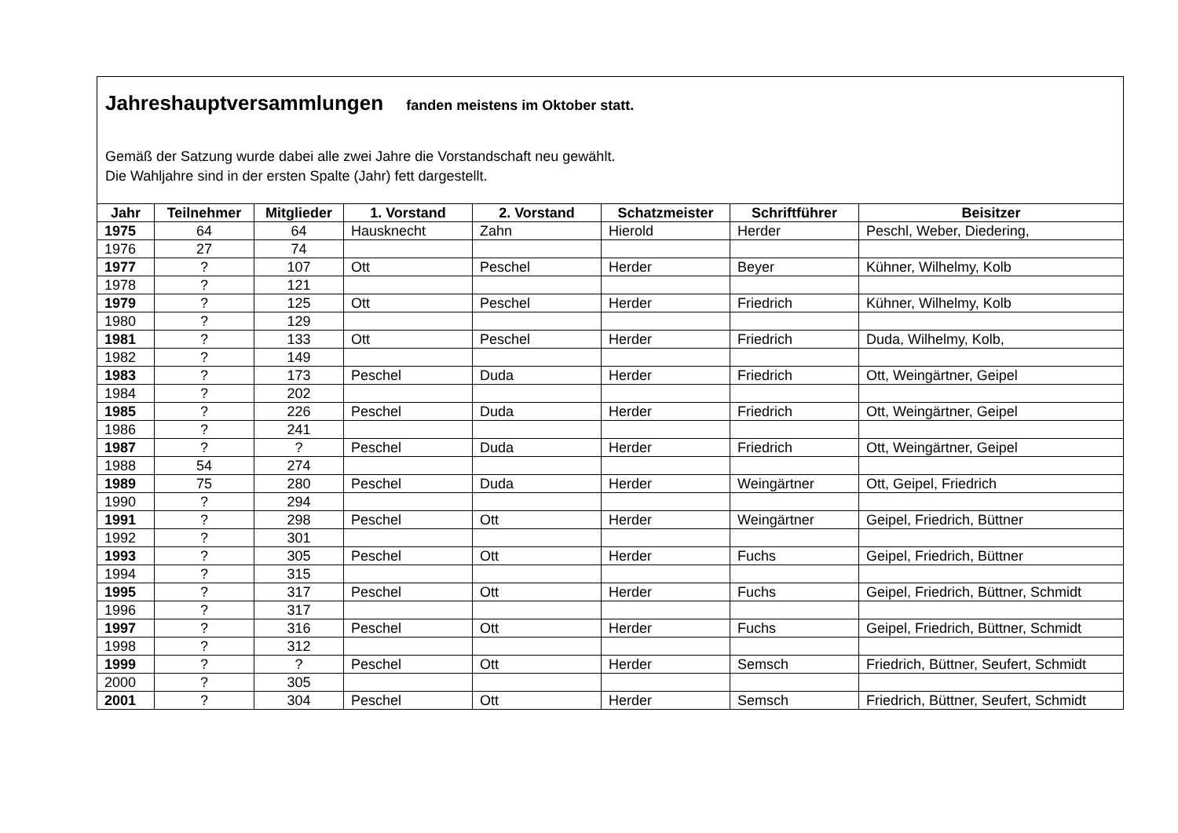Jahreshauptversammlungen fanden meistens im Oktober statt.
Gemäß der Satzung wurde dabei alle zwei Jahre die Vorstandschaft neu gewählt.
Die Wahljahre sind in der ersten Spalte (Jahr) fett dargestellt.
| Jahr | Teilnehmer | Mitglieder | 1. Vorstand | 2. Vorstand | Schatzmeister | Schriftführer | Beisitzer |
| --- | --- | --- | --- | --- | --- | --- | --- |
| 1975 | 64 | 64 | Hausknecht | Zahn | Hierold | Herder | Peschl, Weber, Diedering, |
| 1976 | 27 | 74 | | | | | |
| 1977 | ? | 107 | Ott | Peschel | Herder | Beyer | Kühner, Wilhelmy, Kolb |
| 1978 | ? | 121 | | | | | |
| 1979 | ? | 125 | Ott | Peschel | Herder | Friedrich | Kühner, Wilhelmy, Kolb |
| 1980 | ? | 129 | | | | | |
| 1981 | ? | 133 | Ott | Peschel | Herder | Friedrich | Duda, Wilhelmy, Kolb, |
| 1982 | ? | 149 | | | | | |
| 1983 | ? | 173 | Peschel | Duda | Herder | Friedrich | Ott, Weingärtner, Geipel |
| 1984 | ? | 202 | | | | | |
| 1985 | ? | 226 | Peschel | Duda | Herder | Friedrich | Ott, Weingärtner, Geipel |
| 1986 | ? | 241 | | | | | |
| 1987 | ? | ? | Peschel | Duda | Herder | Friedrich | Ott, Weingärtner, Geipel |
| 1988 | 54 | 274 | | | | | |
| 1989 | 75 | 280 | Peschel | Duda | Herder | Weingärtner | Ott, Geipel, Friedrich |
| 1990 | ? | 294 | | | | | |
| 1991 | ? | 298 | Peschel | Ott | Herder | Weingärtner | Geipel, Friedrich, Büttner |
| 1992 | ? | 301 | | | | | |
| 1993 | ? | 305 | Peschel | Ott | Herder | Fuchs | Geipel, Friedrich, Büttner |
| 1994 | ? | 315 | | | | | |
| 1995 | ? | 317 | Peschel | Ott | Herder | Fuchs | Geipel, Friedrich, Büttner, Schmidt |
| 1996 | ? | 317 | | | | | |
| 1997 | ? | 316 | Peschel | Ott | Herder | Fuchs | Geipel, Friedrich, Büttner, Schmidt |
| 1998 | ? | 312 | | | | | |
| 1999 | ? | ? | Peschel | Ott | Herder | Semsch | Friedrich, Büttner, Seufert, Schmidt |
| 2000 | ? | 305 | | | | | |
| 2001 | ? | 304 | Peschel | Ott | Herder | Semsch | Friedrich, Büttner, Seufert, Schmidt |